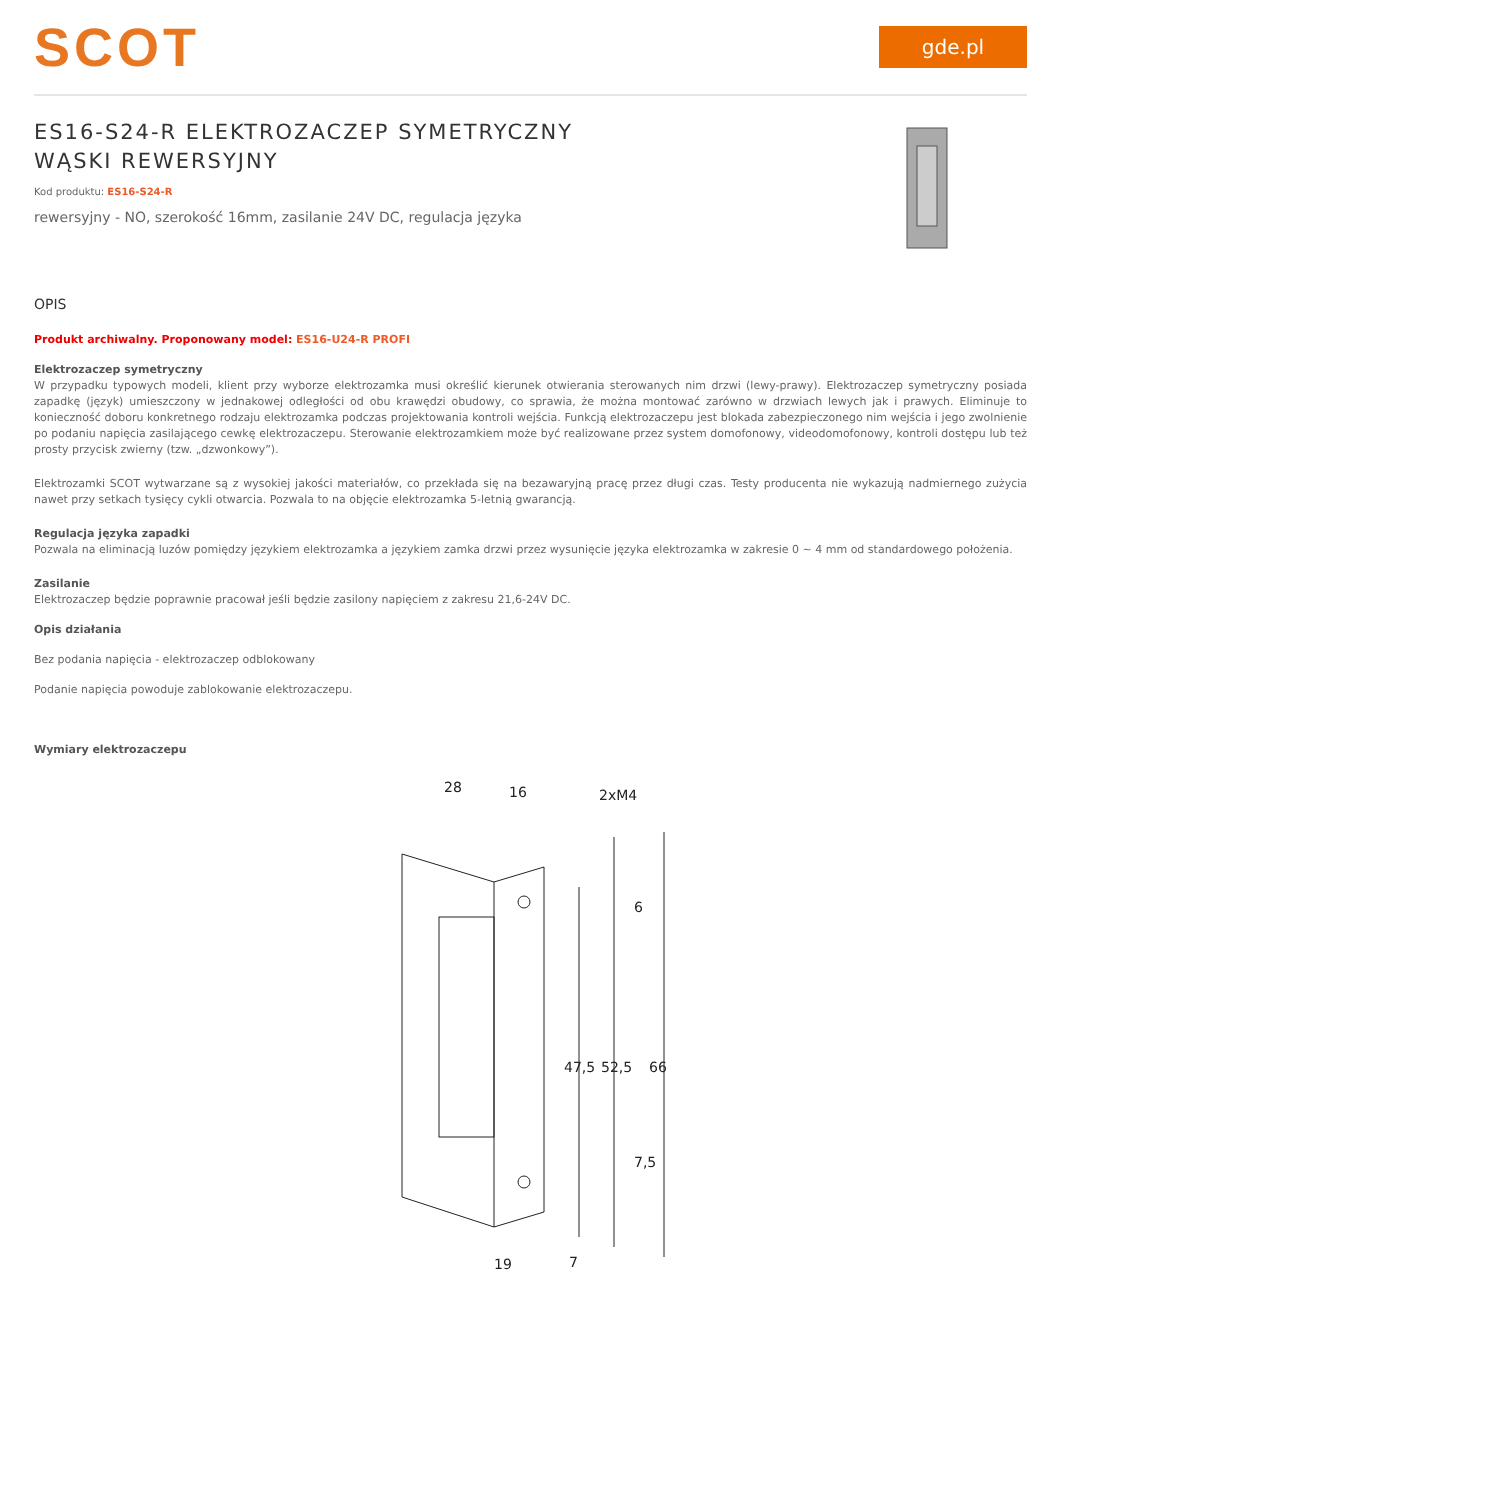SCOT
gde.pl
ES16-S24-R ELEKTROZACZEP SYMETRYCZNY WĄSKI REWERSYJNY
Kod produktu: ES16-S24-R
rewersyjny - NO, szerokość 16mm, zasilanie 24V DC, regulacja języka
OPIS
Produkt archiwalny. Proponowany model: ES16-U24-R PROFI
Elektrozaczep symetryczny
W przypadku typowych modeli, klient przy wyborze elektrozamka musi określić kierunek otwierania sterowanych nim drzwi (lewy-prawy). Elektrozaczep symetryczny posiada zapadkę (język) umieszczony w jednakowej odległości od obu krawędzi obudowy, co sprawia, że można montować zarówno w drzwiach lewych jak i prawych. Eliminuje to konieczność doboru konkretnego rodzaju elektrozamka podczas projektowania kontroli wejścia. Funkcją elektrozaczepu jest blokada zabezpieczonego nim wejścia i jego zwolnienie po podaniu napięcia zasilającego cewkę elektrozaczepu. Sterowanie elektrozamkiem może być realizowane przez system domofonowy, videodomofonowy, kontroli dostępu lub też prosty przycisk zwierny (tzw. „dzwonkowy”).
Elektrozamki SCOT wytwarzane są z wysokiej jakości materiałów, co przekłada się na bezawaryjną pracę przez długi czas. Testy producenta nie wykazują nadmiernego zużycia nawet przy setkach tysięcy cykli otwarcia. Pozwala to na objęcie elektrozamka 5-letnią gwarancją.
Regulacja języka zapadki
Pozwala na eliminacją luzów pomiędzy językiem elektrozamka a językiem zamka drzwi przez wysunięcie języka elektrozamka w zakresie 0 ~ 4 mm od standardowego położenia.
Zasilanie
Elektrozaczep będzie poprawnie pracował jeśli będzie zasilony napięciem z zakresu 21,6-24V DC.
Opis działania
Bez podania napięcia - elektrozaczep odblokowany
Podanie napięcia powoduje zablokowanie elektrozaczepu.
Wymiary elektrozaczepu
28
16
2xM4
47,5
52,5
66
6
7,5
7
19